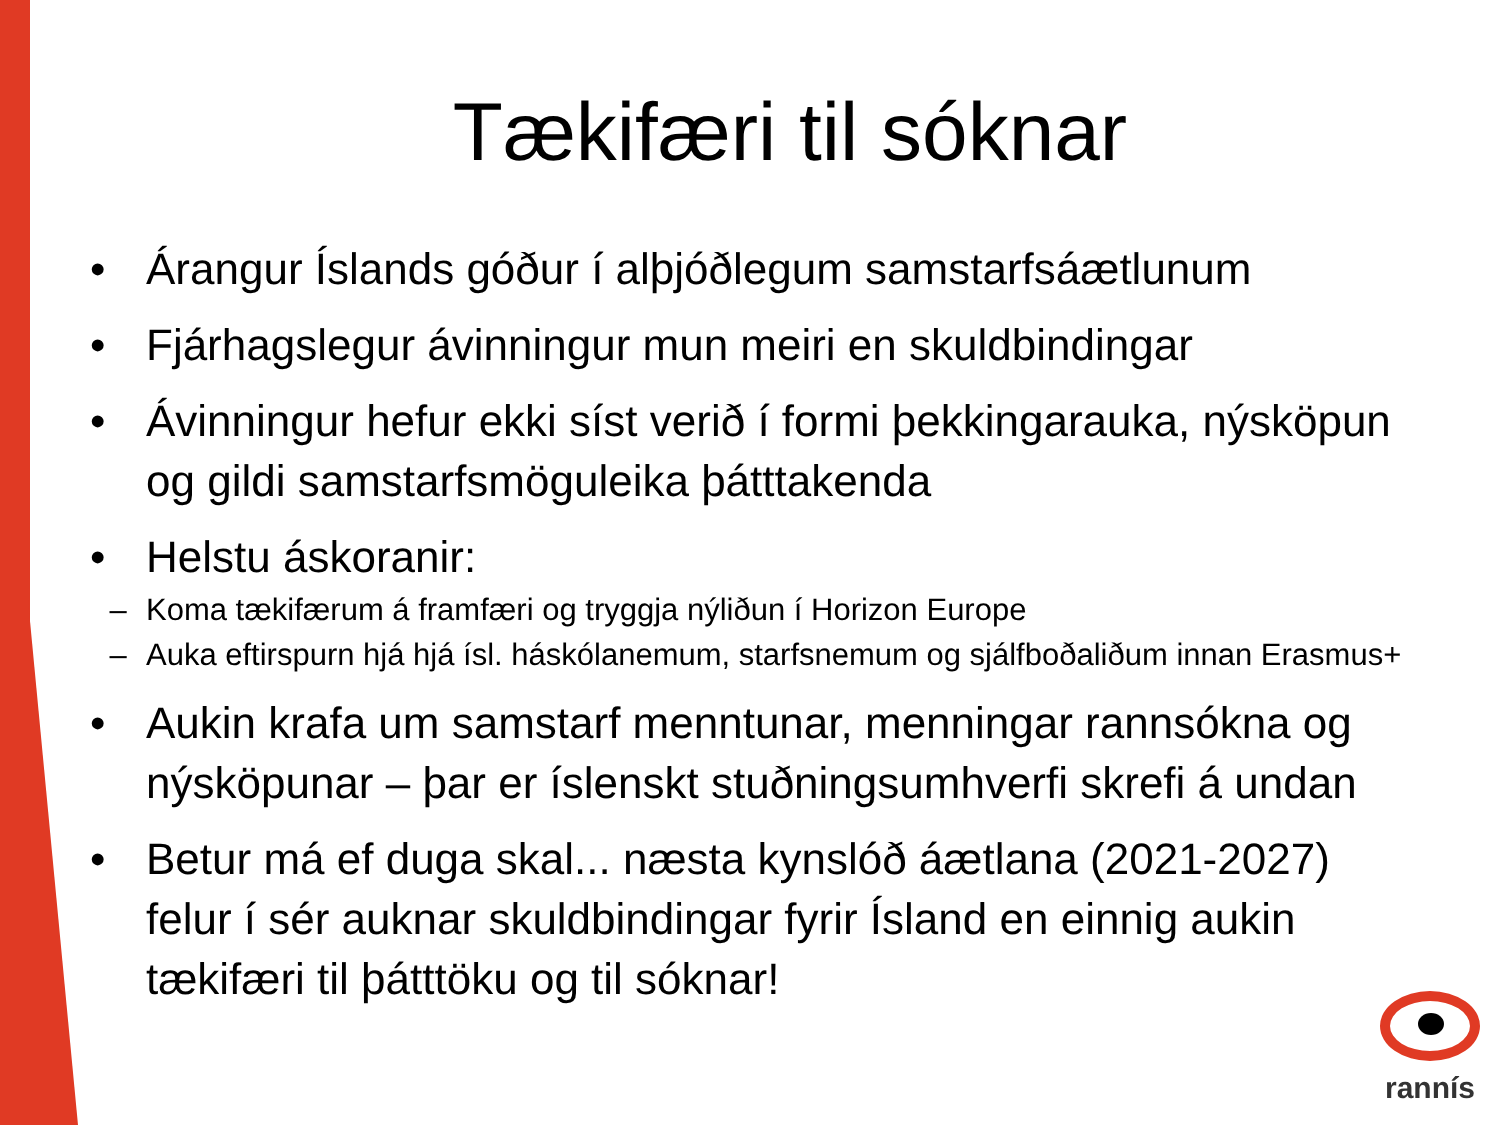Tækifæri til sóknar
• Árangur Íslands góður í alþjóðlegum samstarfsáætlunum
• Fjárhagslegur ávinningur mun meiri en skuldbindingar
• Ávinningur hefur ekki síst verið í formi þekkingarauka, nýsköpun og gildi samstarfsmöguleika þátttakenda
• Helstu áskoranir:
– Koma tækifærum á framfæri og tryggja nýliðun í Horizon Europe
– Auka eftirspurn hjá hjá ísl. háskólanemum, starfsnemum og sjálfboðaliðum innan Erasmus+
• Aukin krafa um samstarf menntunar, menningar rannsókna og nýsköpunar – þar er íslenskt stuðningsumhverfi skrefi á undan
• Betur má ef duga skal... næsta kynslóð áætlana (2021-2027) felur í sér auknar skuldbindingar fyrir Ísland en einnig aukin tækifæri til þátttöku og til sóknar!
rannís